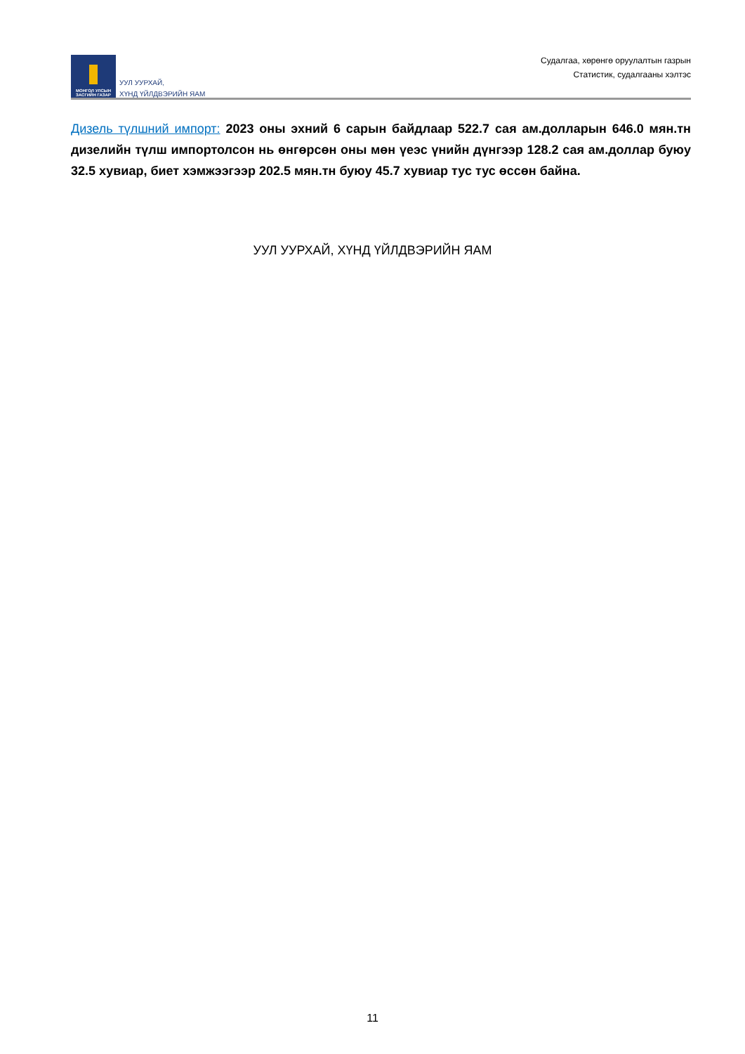МОНГОЛ УЛСЫН
ЗАСГИЙН ГАЗАР
УУЛ УУРХАЙ,
ХҮНД ҮЙЛДВЭРИЙН ЯАМ
Судалгаа, хөрөнгө оруулалтын газрын
Статистик, судалгааны хэлтэс
Дизель түлшний импорт: 2023 оны эхний 6 сарын байдлаар 522.7 сая ам.долларын 646.0 мян.тн дизелийн түлш импортолсон нь өнгөрсөн оны мөн үеэс үнийн дүнгээр 128.2 сая ам.доллар буюу 32.5 хувиар, биет хэмжээгээр 202.5 мян.тн буюу 45.7 хувиар тус тус өссөн байна.
УУЛ УУРХАЙ, ХҮНД ҮЙЛДВЭРИЙН ЯАМ
11